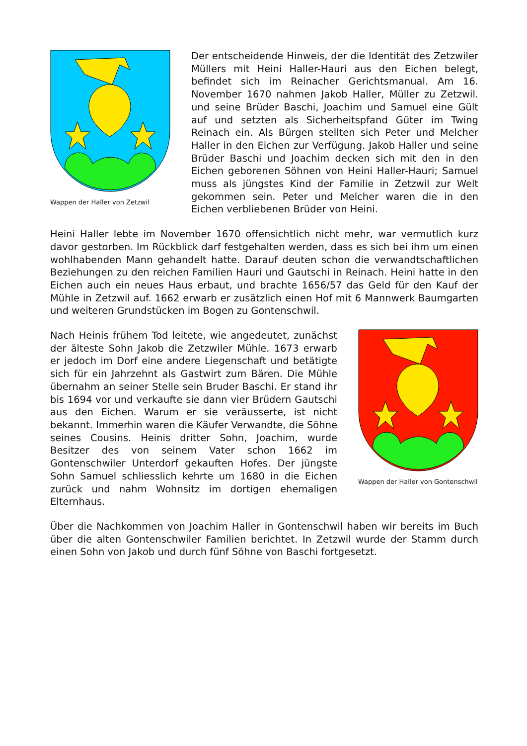Wappen der Haller von Zetzwil
Der entscheidende Hinweis, der die Identität des Zetzwiler Müllers mit Heini Haller-Hauri aus den Eichen belegt, befindet sich im Reinacher Gerichtsmanual. Am 16. November 1670 nahmen Jakob Haller, Müller zu Zetzwil. und seine Brüder Baschi, Joachim und Samuel eine Gült auf und setzten als Sicherheitspfand Güter im Twing Reinach ein. Als Bürgen stellten sich Peter und Melcher Haller in den Eichen zur Verfügung. Jakob Haller und seine Brüder Baschi und Joachim decken sich mit den in den Eichen geborenen Söhnen von Heini Haller-Hauri; Samuel muss als jüngstes Kind der Familie in Zetzwil zur Welt gekommen sein. Peter und Melcher waren die in den Eichen verbliebenen Brüder von Heini.
Heini Haller lebte im November 1670 offensichtlich nicht mehr, war vermutlich kurz davor gestorben. Im Rückblick darf festgehalten werden, dass es sich bei ihm um einen wohlhabenden Mann gehandelt hatte. Darauf deuten schon die verwandtschaftlichen Beziehungen zu den reichen Familien Hauri und Gautschi in Reinach. Heini hatte in den Eichen auch ein neues Haus erbaut, und brachte 1656/57 das Geld für den Kauf der Mühle in Zetzwil auf. 1662 erwarb er zusätzlich einen Hof mit 6 Mannwerk Baumgarten und weiteren Grundstücken im Bogen zu Gontenschwil.
Nach Heinis frühem Tod leitete, wie angedeutet, zunächst der älteste Sohn Jakob die Zetzwiler Mühle. 1673 erwarb er jedoch im Dorf eine andere Liegenschaft und betätigte sich für ein Jahrzehnt als Gastwirt zum Bären. Die Mühle übernahm an seiner Stelle sein Bruder Baschi. Er stand ihr bis 1694 vor und verkaufte sie dann vier Brüdern Gautschi aus den Eichen. Warum er sie veräusserte, ist nicht bekannt. Immerhin waren die Käufer Verwandte, die Söhne seines Cousins. Heinis dritter Sohn, Joachim, wurde Besitzer des von seinem Vater schon 1662 im Gontenschwiler Unterdorf gekauften Hofes. Der jüngste Sohn Samuel schliesslich kehrte um 1680 in die Eichen zurück und nahm Wohnsitz im dortigen ehemaligen Elternhaus.
Wappen der Haller von Gontenschwil
Über die Nachkommen von Joachim Haller in Gontenschwil haben wir bereits im Buch über die alten Gontenschwiler Familien berichtet. In Zetzwil wurde der Stamm durch einen Sohn von Jakob und durch fünf Söhne von Baschi fortgesetzt.